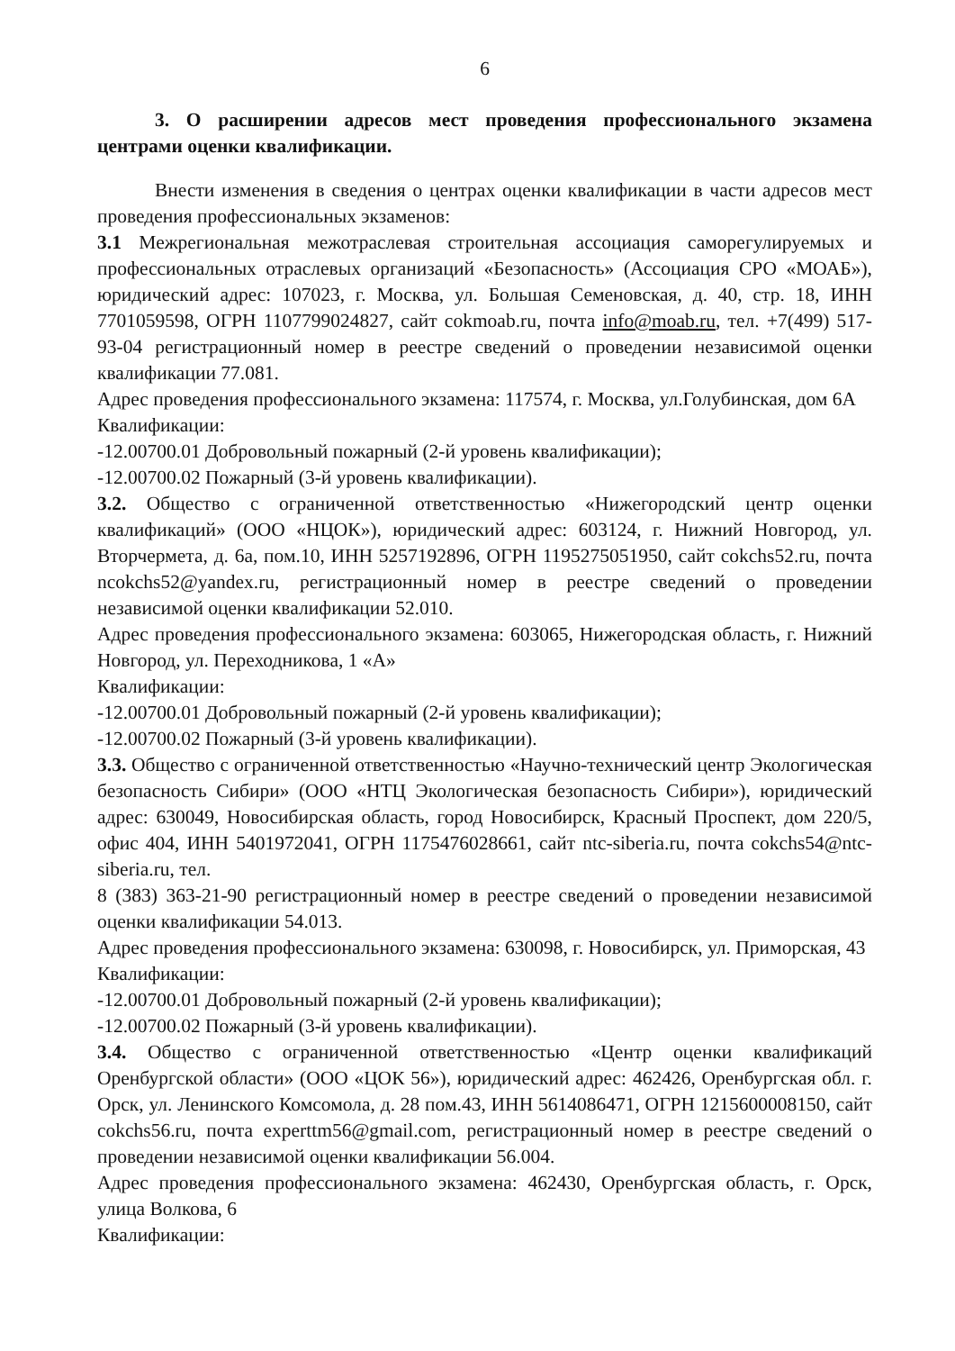6
3. О расширении адресов мест проведения профессионального экзамена центрами оценки квалификации.
Внести изменения в сведения о центрах оценки квалификации в части адресов мест проведения профессиональных экзаменов:
3.1 Межрегиональная межотраслевая строительная ассоциация саморегулируемых и профессиональных отраслевых организаций «Безопасность» (Ассоциация СРО «МОАБ»), юридический адрес: 107023, г. Москва, ул. Большая Семеновская, д. 40, стр. 18, ИНН 7701059598, ОГРН 1107799024827, сайт cokmoab.ru, почта info@moab.ru, тел. +7(499) 517-93-04 регистрационный номер в реестре сведений о проведении независимой оценки квалификации 77.081.
Адрес проведения профессионального экзамена: 117574, г. Москва, ул.Голубинская, дом 6А
Квалификации:
-12.00700.01 Добровольный пожарный (2-й уровень квалификации);
-12.00700.02 Пожарный (3-й уровень квалификации).
3.2. Общество с ограниченной ответственностью «Нижегородский центр оценки квалификаций» (ООО «НЦОК»), юридический адрес: 603124, г. Нижний Новгород, ул. Вторчермета, д. 6а, пом.10, ИНН 5257192896, ОГРН 1195275051950, сайт cokchs52.ru, почта ncokchs52@yandex.ru, регистрационный номер в реестре сведений о проведении независимой оценки квалификации 52.010.
Адрес проведения профессионального экзамена: 603065, Нижегородская область, г. Нижний Новгород, ул. Переходникова, 1 «А»
Квалификации:
-12.00700.01 Добровольный пожарный (2-й уровень квалификации);
-12.00700.02 Пожарный (3-й уровень квалификации).
3.3. Общество с ограниченной ответственностью «Научно-технический центр Экологическая безопасность Сибири» (ООО «НТЦ Экологическая безопасность Сибири»), юридический адрес: 630049, Новосибирская область, город Новосибирск, Красный Проспект, дом 220/5, офис 404, ИНН 5401972041, ОГРН 1175476028661, сайт ntc-siberia.ru, почта cokchs54@ntc-siberia.ru, тел.
8 (383) 363-21-90 регистрационный номер в реестре сведений о проведении независимой оценки квалификации 54.013.
Адрес проведения профессионального экзамена: 630098, г. Новосибирск, ул. Приморская, 43
Квалификации:
-12.00700.01 Добровольный пожарный (2-й уровень квалификации);
-12.00700.02 Пожарный (3-й уровень квалификации).
3.4. Общество с ограниченной ответственностью «Центр оценки квалификаций Оренбургской области» (ООО «ЦОК 56»), юридический адрес: 462426, Оренбургская обл. г. Орск, ул. Ленинского Комсомола, д. 28 пом.43, ИНН 5614086471, ОГРН 1215600008150, сайт cokchs56.ru, почта experttm56@gmail.com, регистрационный номер в реестре сведений о проведении независимой оценки квалификации 56.004.
Адрес проведения профессионального экзамена: 462430, Оренбургская область, г. Орск, улица Волкова, 6
Квалификации: